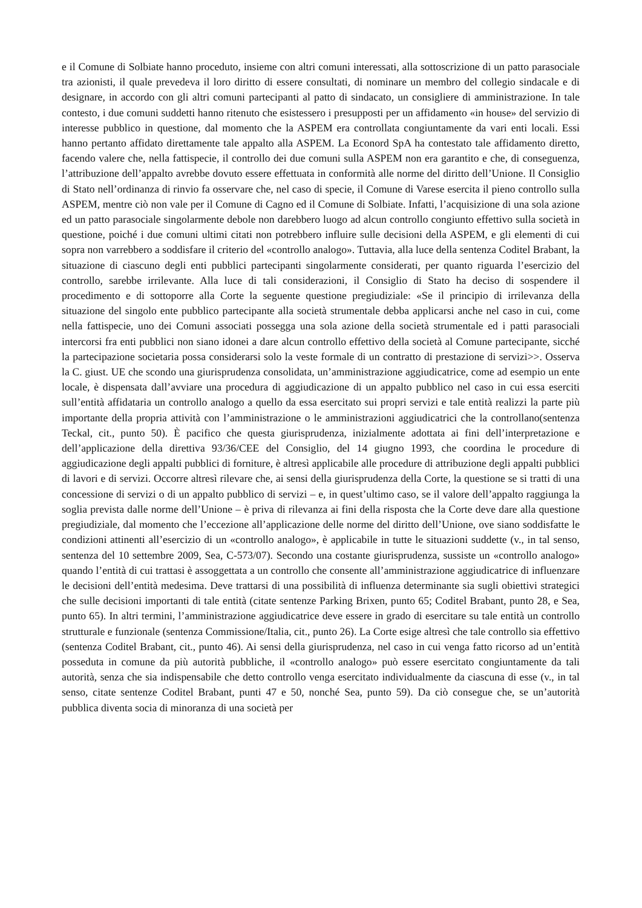e il Comune di Solbiate hanno proceduto, insieme con altri comuni interessati, alla sottoscrizione di un patto parasociale tra azionisti, il quale prevedeva il loro diritto di essere consultati, di nominare un membro del collegio sindacale e di designare, in accordo con gli altri comuni partecipanti al patto di sindacato, un consigliere di amministrazione. In tale contesto, i due comuni suddetti hanno ritenuto che esistessero i presupposti per un affidamento «in house» del servizio di interesse pubblico in questione, dal momento che la ASPEM era controllata congiuntamente da vari enti locali. Essi hanno pertanto affidato direttamente tale appalto alla ASPEM. La Econord SpA ha contestato tale affidamento diretto, facendo valere che, nella fattispecie, il controllo dei due comuni sulla ASPEM non era garantito e che, di conseguenza, l’attribuzione dell’appalto avrebbe dovuto essere effettuata in conformità alle norme del diritto dell’Unione. Il Consiglio di Stato nell’ordinanza di rinvio fa osservare che, nel caso di specie, il Comune di Varese esercita il pieno controllo sulla ASPEM, mentre ciò non vale per il Comune di Cagno ed il Comune di Solbiate. Infatti, l’acquisizione di una sola azione ed un patto parasociale singolarmente debole non darebbero luogo ad alcun controllo congiunto effettivo sulla società in questione, poiché i due comuni ultimi citati non potrebbero influire sulle decisioni della ASPEM, e gli elementi di cui sopra non varrebbero a soddisfare il criterio del «controllo analogo». Tuttavia, alla luce della sentenza Coditel Brabant, la situazione di ciascuno degli enti pubblici partecipanti singolarmente considerati, per quanto riguarda l’esercizio del controllo, sarebbe irrilevante. Alla luce di tali considerazioni, il Consiglio di Stato ha deciso di sospendere il procedimento e di sottoporre alla Corte la seguente questione pregiudiziale: «Se il principio di irrilevanza della situazione del singolo ente pubblico partecipante alla società strumentale debba applicarsi anche nel caso in cui, come nella fattispecie, uno dei Comuni associati possegga una sola azione della società strumentale ed i patti parasociali intercorsi fra enti pubblici non siano idonei a dare alcun controllo effettivo della società al Comune partecipante, sicché la partecipazione societaria possa considerarsi solo la veste formale di un contratto di prestazione di servizi>>. Osserva la C. giust. UE che scondo una giurisprudenza consolidata, un’amministrazione aggiudicatrice, come ad esempio un ente locale, è dispensata dall’avviare una procedura di aggiudicazione di un appalto pubblico nel caso in cui essa eserciti sull’entità affidataria un controllo analogo a quello da essa esercitato sui propri servizi e tale entità realizzi la parte più importante della propria attività con l’amministrazione o le amministrazioni aggiudicatrici che la controllano(sentenza Teckal, cit., punto 50). È pacifico che questa giurisprudenza, inizialmente adottata ai fini dell’interpretazione e dell’applicazione della direttiva 93/36/CEE del Consiglio, del 14 giugno 1993, che coordina le procedure di aggiudicazione degli appalti pubblici di forniture, è altresì applicabile alle procedure di attribuzione degli appalti pubblici di lavori e di servizi. Occorre altresì rilevare che, ai sensi della giurisprudenza della Corte, la questione se si tratti di una concessione di servizi o di un appalto pubblico di servizi – e, in quest’ultimo caso, se il valore dell’appalto raggiunga la soglia prevista dalle norme dell’Unione – è priva di rilevanza ai fini della risposta che la Corte deve dare alla questione pregiudiziale, dal momento che l’eccezione all’applicazione delle norme del diritto dell’Unione, ove siano soddisfatte le condizioni attinenti all’esercizio di un «controllo analogo», è applicabile in tutte le situazioni suddette (v., in tal senso, sentenza del 10 settembre 2009, Sea, C-573/07). Secondo una costante giurisprudenza, sussiste un «controllo analogo» quando l’entità di cui trattasi è assoggettata a un controllo che consente all’amministrazione aggiudicatrice di influenzare le decisioni dell’entità medesima. Deve trattarsi di una possibilità di influenza determinante sia sugli obiettivi strategici che sulle decisioni importanti di tale entità (citate sentenze Parking Brixen, punto 65; Coditel Brabant, punto 28, e Sea, punto 65). In altri termini, l’amministrazione aggiudicatrice deve essere in grado di esercitare su tale entità un controllo strutturale e funzionale (sentenza Commissione/Italia, cit., punto 26). La Corte esige altresì che tale controllo sia effettivo (sentenza Coditel Brabant, cit., punto 46). Ai sensi della giurisprudenza, nel caso in cui venga fatto ricorso ad un’entità posseduta in comune da più autorità pubbliche, il «controllo analogo» può essere esercitato congiuntamente da tali autorità, senza che sia indispensabile che detto controllo venga esercitato individualmente da ciascuna di esse (v., in tal senso, citate sentenze Coditel Brabant, punti 47 e 50, nonché Sea, punto 59). Da ciò consegue che, se un’autorità pubblica diventa socia di minoranza di una società per